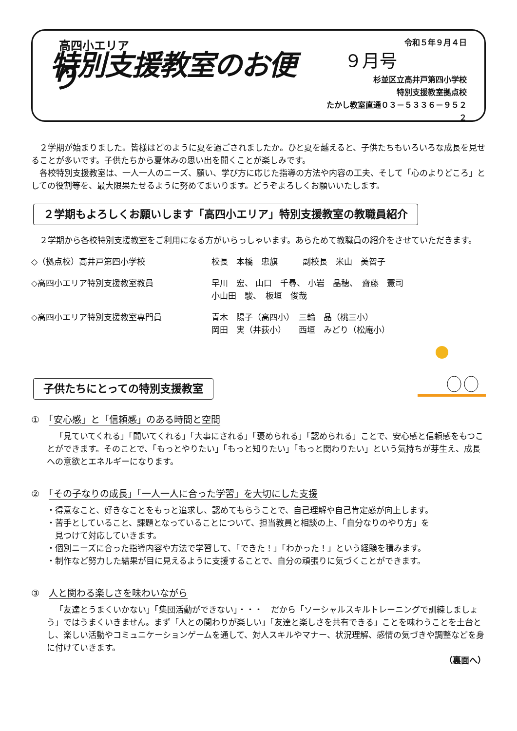高四小エリア
特別支援教室のお便り
令和５年９月４日
９月号
杉並区立高井戸第四小学校
特別支援教室拠点校
たかし教室直通０３－５３３６－９５２２
２学期が始まりました。皆様はどのように夏を過ごされましたか。ひと夏を越えると、子供たちもいろいろな成長を見せることが多いです。子供たちから夏休みの思い出を聞くことが楽しみです。
各校特別支援教室は、一人一人のニーズ、願い、学び方に応じた指導の方法や内容の工夫、そして「心のよりどころ」としての役割等を、最大限果たせるように努めてまいります。どうぞよろしくお願いいたします。
２学期もよろしくお願いします「高四小エリア」特別支援教室の教職員紹介
２学期から各校特別支援教室をご利用になる方がいらっしゃいます。あらためて教職員の紹介をさせていただきます。
◇（拠点校）高井戸第四小学校 校長　本橋　忠旗　　　副校長　米山　美智子
◇高四小エリア特別支援教室教員 早川　宏、 山口　千尋、 小岩　晶穂、　齋藤　憲司
小山田　駿、　板垣　俊哉
◇高四小エリア特別支援教室専門員 青木　陽子（高四小）　三輪　晶（桃三小）
岡田　実（井荻小）　　西垣　みどり（松庵小）
子供たちにとっての特別支援教室
①　「安心感」と「信頼感」のある時間と空間
「見ていてくれる」「聞いてくれる」「大事にされる」「褒められる」「認められる」ことで、安心感と信頼感をもつことができます。そのことで、「もっとやりたい」「もっと知りたい」「もっと関わりたい」という気持ちが芽生え、成長への意欲とエネルギーになります。
②　「その子なりの成長」「一人一人に合った学習」を大切にした支援
・得意なこと、好きなことをもっと追求し、認めてもらうことで、自己理解や自己肯定感が向上します。
・苦手としていること、課題となっていることについて、担当教員と相談の上、「自分なりのやり方」を
　見つけて対応していきます。
・個別ニーズに合った指導内容や方法で学習して、「できた！」「わかった！」という経験を積みます。
・制作など努力した結果が目に見えるように支援することで、自分の頑張りに気づくことができます。
③　人と関わる楽しさを味わいながら
「友達とうまくいかない」「集団活動ができない」・・・　だから「ソーシャルスキルトレーニングで訓練しましょう」ではうまくいきません。まず「人との関わりが楽しい」「友達と楽しさを共有できる」ことを味わうことを土台とし、楽しい活動やコミュニケーションゲームを通して、対人スキルやマナー、状況理解、感情の気づきや調整などを身に付けていきます。
（裏面へ）